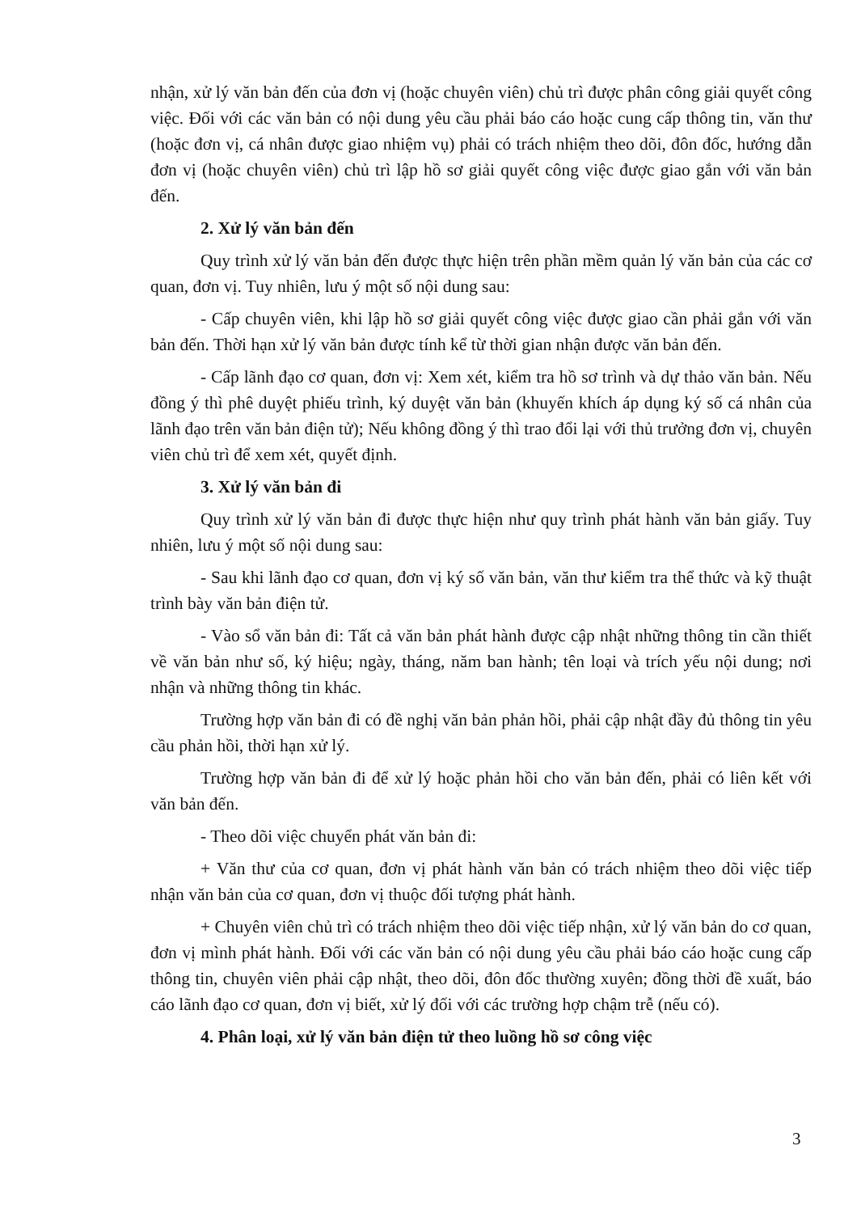nhận, xử lý văn bản đến của đơn vị (hoặc chuyên viên) chủ trì được phân công giải quyết công việc. Đối với các văn bản có nội dung yêu cầu phải báo cáo hoặc cung cấp thông tin, văn thư (hoặc đơn vị, cá nhân được giao nhiệm vụ) phải có trách nhiệm theo dõi, đôn đốc, hướng dẫn đơn vị (hoặc chuyên viên) chủ trì lập hồ sơ giải quyết công việc được giao gắn với văn bản đến.
2. Xử lý văn bản đến
Quy trình xử lý văn bản đến được thực hiện trên phần mềm quản lý văn bản của các cơ quan, đơn vị. Tuy nhiên, lưu ý một số nội dung sau:
- Cấp chuyên viên, khi lập hồ sơ giải quyết công việc được giao cần phải gắn với văn bản đến. Thời hạn xử lý văn bản được tính kể từ thời gian nhận được văn bản đến.
- Cấp lãnh đạo cơ quan, đơn vị: Xem xét, kiểm tra hồ sơ trình và dự thảo văn bản. Nếu đồng ý thì phê duyệt phiếu trình, ký duyệt văn bản (khuyến khích áp dụng ký số cá nhân của lãnh đạo trên văn bản điện tử); Nếu không đồng ý thì trao đổi lại với thủ trưởng đơn vị, chuyên viên chủ trì để xem xét, quyết định.
3. Xử lý văn bản đi
Quy trình xử lý văn bản đi được thực hiện như quy trình phát hành văn bản giấy. Tuy nhiên, lưu ý một số nội dung sau:
- Sau khi lãnh đạo cơ quan, đơn vị ký số văn bản, văn thư kiểm tra thể thức và kỹ thuật trình bày văn bản điện tử.
- Vào sổ văn bản đi: Tất cả văn bản phát hành được cập nhật những thông tin cần thiết về văn bản như số, ký hiệu; ngày, tháng, năm ban hành; tên loại và trích yếu nội dung; nơi nhận và những thông tin khác.
Trường hợp văn bản đi có đề nghị văn bản phản hồi, phải cập nhật đầy đủ thông tin yêu cầu phản hồi, thời hạn xử lý.
Trường hợp văn bản đi để xử lý hoặc phản hồi cho văn bản đến, phải có liên kết với văn bản đến.
- Theo dõi việc chuyển phát văn bản đi:
+ Văn thư của cơ quan, đơn vị phát hành văn bản có trách nhiệm theo dõi việc tiếp nhận văn bản của cơ quan, đơn vị thuộc đối tượng phát hành.
+ Chuyên viên chủ trì có trách nhiệm theo dõi việc tiếp nhận, xử lý văn bản do cơ quan, đơn vị mình phát hành. Đối với các văn bản có nội dung yêu cầu phải báo cáo hoặc cung cấp thông tin, chuyên viên phải cập nhật, theo dõi, đôn đốc thường xuyên; đồng thời đề xuất, báo cáo lãnh đạo cơ quan, đơn vị biết, xử lý đối với các trường hợp chậm trễ (nếu có).
4. Phân loại, xử lý văn bản điện tử theo luồng hồ sơ công việc
3